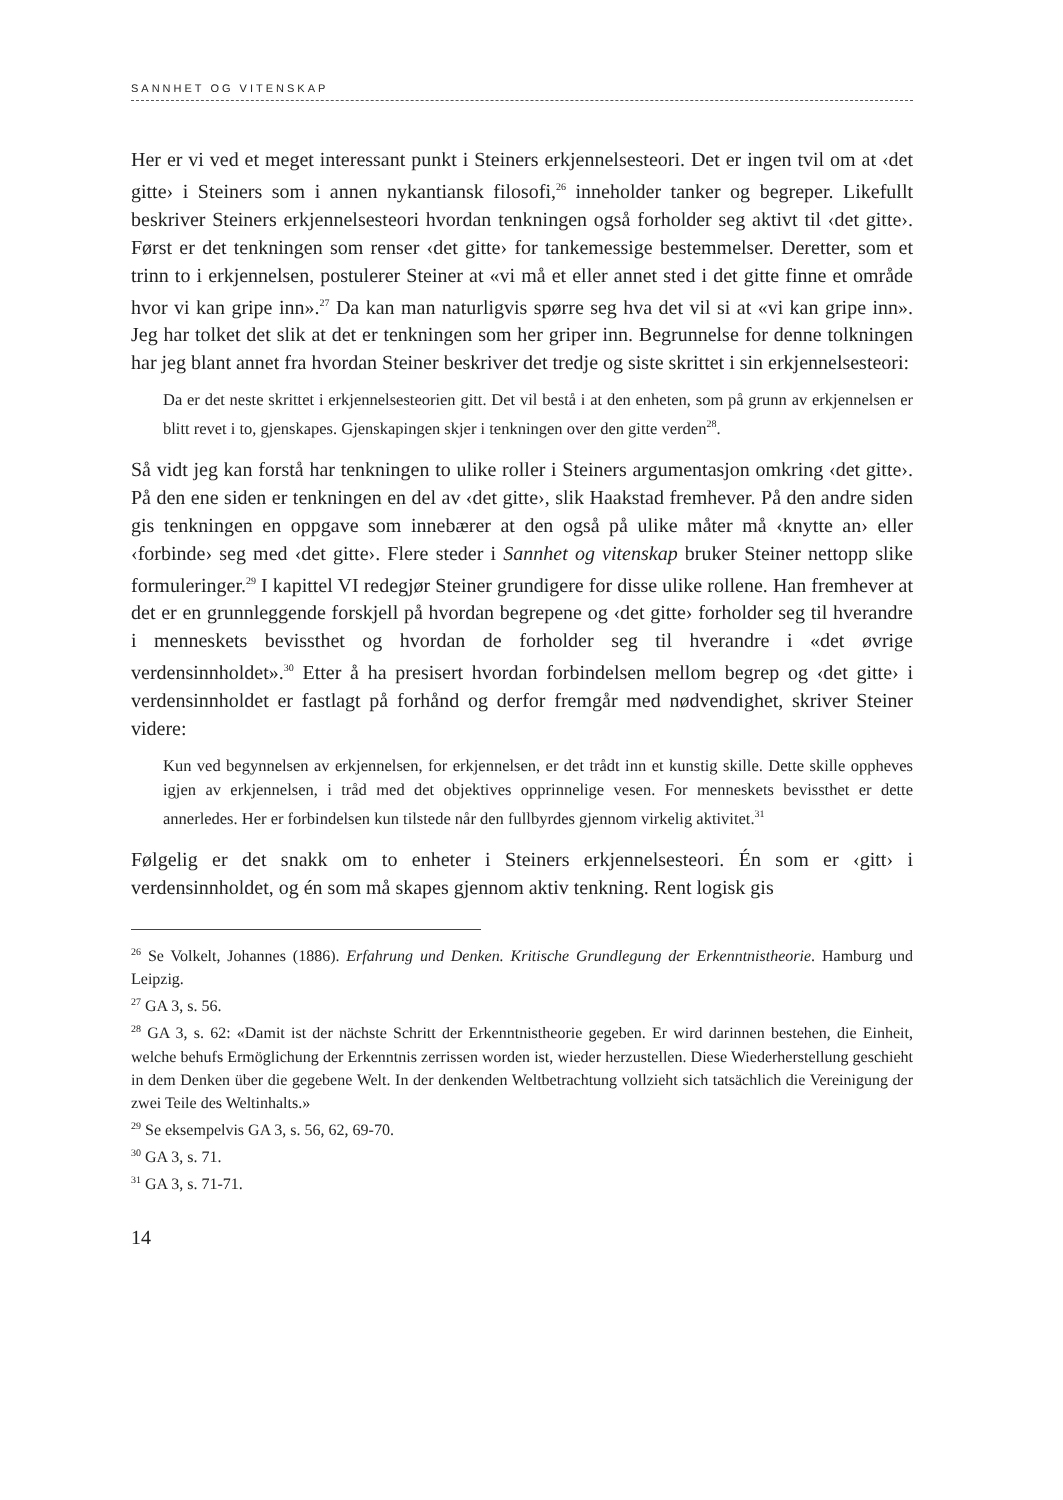SANNHET OG VITENSKAP
Her er vi ved et meget interessant punkt i Steiners erkjennelsesteori. Det er ingen tvil om at ‹det gitte› i Steiners som i annen nykantiansk filosofi,<sup>26</sup> inneholder tanker og begreper. Likefullt beskriver Steiners erkjennelsesteori hvordan tenkningen også forholder seg aktivt til ‹det gitte›. Først er det tenkningen som renser ‹det gitte› for tankemessige bestemmelser. Deretter, som et trinn to i erkjennelsen, postulerer Steiner at «vi må et eller annet sted i det gitte finne et område hvor vi kan gripe inn».<sup>27</sup> Da kan man naturligvis spørre seg hva det vil si at «vi kan gripe inn». Jeg har tolket det slik at det er tenkningen som her griper inn. Begrunnelse for denne tolkningen har jeg blant annet fra hvordan Steiner beskriver det tredje og siste skrittet i sin erkjennelsesteori:
Da er det neste skrittet i erkjennelsesteorien gitt. Det vil bestå i at den enheten, som på grunn av erkjennelsen er blitt revet i to, gjenskapes. Gjenskapingen skjer i tenkningen over den gitte verden<sup>28</sup>.
Så vidt jeg kan forstå har tenkningen to ulike roller i Steiners argumentasjon omkring ‹det gitte›. På den ene siden er tenkningen en del av ‹det gitte›, slik Haakstad fremhever. På den andre siden gis tenkningen en oppgave som innebærer at den også på ulike måter må ‹knytte an› eller ‹forbinde› seg med ‹det gitte›. Flere steder i Sannhet og vitenskap bruker Steiner nettopp slike formuleringer.<sup>29</sup> I kapittel VI redegjør Steiner grundigere for disse ulike rollene. Han fremhever at det er en grunnleggende forskjell på hvordan begrepene og ‹det gitte› forholder seg til hverandre i menneskets bevissthet og hvordan de forholder seg til hverandre i «det øvrige verdensinnholdet».<sup>30</sup> Etter å ha presisert hvordan forbindelsen mellom begrep og ‹det gitte› i verdensinnholdet er fastlagt på forhånd og derfor fremgår med nødvendighet, skriver Steiner videre:
Kun ved begynnelsen av erkjennelsen, for erkjennelsen, er det trådt inn et kunstig skille. Dette skille oppheves igjen av erkjennelsen, i tråd med det objektives opprinnelige vesen. For menneskets bevissthet er dette annerledes. Her er forbindelsen kun tilstede når den fullbyrdes gjennom virkelig aktivitet.<sup>31</sup>
Følgelig er det snakk om to enheter i Steiners erkjennelsesteori. Én som er ‹gitt› i verdensinnholdet, og én som må skapes gjennom aktiv tenkning. Rent logisk gis
<sup>26</sup> Se Volkelt, Johannes (1886). Erfahrung und Denken. Kritische Grundlegung der Erkenntnistheorie. Hamburg und Leipzig.
<sup>27</sup> GA 3, s. 56.
<sup>28</sup> GA 3, s. 62: «Damit ist der nächste Schritt der Erkenntnistheorie gegeben. Er wird darinnen bestehen, die Einheit, welche behufs Ermöglichung der Erkenntnis zerrissen worden ist, wieder herzustellen. Diese Wiederherstellung geschieht in dem Denken über die gegebene Welt. In der denkenden Weltbetrachtung vollzieht sich tatsächlich die Vereinigung der zwei Teile des Weltinhalts.»
<sup>29</sup> Se eksempelvis GA 3, s. 56, 62, 69-70.
<sup>30</sup> GA 3, s. 71.
<sup>31</sup> GA 3, s. 71-71.
14